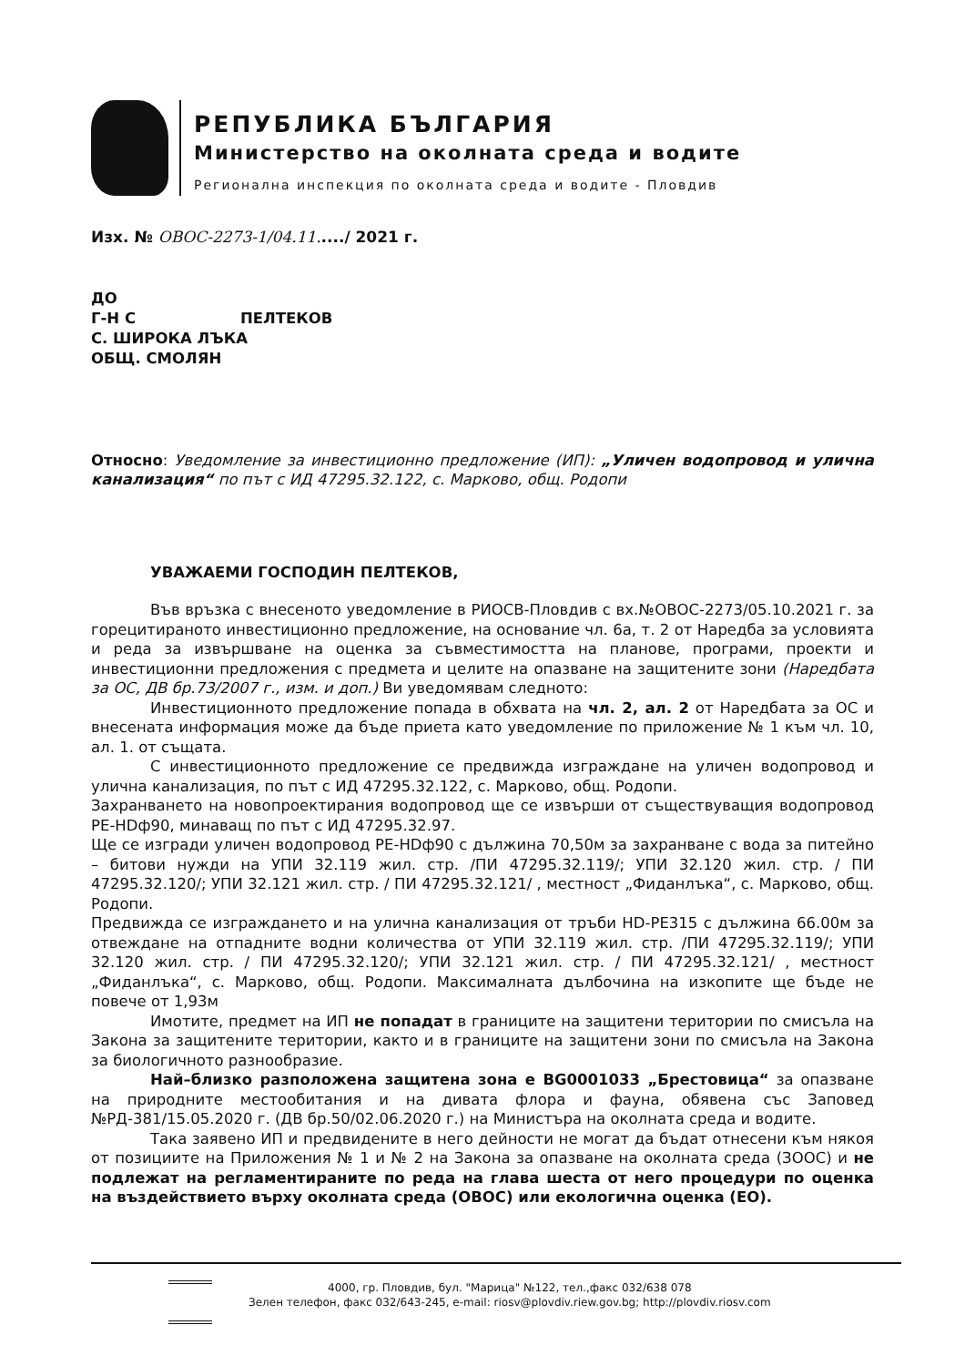РЕПУБЛИКА БЪЛГАРИЯ
Министерство на околната среда и водите
Регионална инспекция по околната среда и водите - Пловдив
Изх. № ОВОС-2273-1/04.11...../ 2021 г.
ДО
Г-Н С ПЕЛТЕКОВ
С. ШИРОКА ЛЪКА
ОБЩ. СМОЛЯН
Относно: Уведомление за инвестиционно предложение (ИП): „Уличен водопровод и улична канализация“ по път с ИД 47295.32.122, с. Марково, общ. Родопи
УВАЖАЕМИ ГОСПОДИН ПЕЛТЕКОВ,
Във връзка с внесеното уведомление в РИОСВ-Пловдив с вх.№ОВОС-2273/05.10.2021 г. за горецитираното инвестиционно предложение, на основание чл. 6а, т. 2 от Наредба за условията и реда за извършване на оценка за съвместимостта на планове, програми, проекти и инвестиционни предложения с предмета и целите на опазване на защитените зони (Наредбата за ОС, ДВ бр.73/2007 г., изм. и доп.) Ви уведомявам следното:
Инвестиционното предложение попада в обхвата на чл. 2, ал. 2 от Наредбата за ОС и внесената информация може да бъде приета като уведомление по приложение № 1 към чл. 10, ал. 1. от същата.
С инвестиционното предложение се предвижда изграждане на уличен водопровод и улична канализация, по път с ИД 47295.32.122, с. Марково, общ. Родопи.
Захранването на новопроектирания водопровод ще се извърши от съществуващия водопровод PE-HDф90, минаващ по път с ИД 47295.32.97.
Ще се изгради уличен водопровод PE-HDф90 с дължина 70,50м за захранване с вода за питейно – битови нужди на УПИ 32.119 жил. стр. /ПИ 47295.32.119/; УПИ 32.120 жил. стр. / ПИ 47295.32.120/; УПИ 32.121 жил. стр. / ПИ 47295.32.121/ , местност „Фиданлъка“, с. Марково, общ. Родопи.
Предвижда се изграждането и на улична канализация от тръби HD-PE315 с дължина 66.00м за отвеждане на отпадните водни количества от УПИ 32.119 жил. стр. /ПИ 47295.32.119/; УПИ 32.120 жил. стр. / ПИ 47295.32.120/; УПИ 32.121 жил. стр. / ПИ 47295.32.121/ , местност „Фиданлъка“, с. Марково, общ. Родопи. Максималната дълбочина на изкопите ще бъде не повече от 1,93м
Имотите, предмет на ИП не попадат в границите на защитени територии по смисъла на Закона за защитените територии, както и в границите на защитени зони по смисъла на Закона за биологичното разнообразие.
Най–близко разположена защитена зона е BG0001033 „Брестовица“ за опазване на природните местообитания и на дивата флора и фауна, обявена със Заповед №РД-381/15.05.2020 г. (ДВ бр.50/02.06.2020 г.) на Министъра на околната среда и водите.
Така заявено ИП и предвидените в него дейности не могат да бъдат отнесени към някоя от позициите на Приложения № 1 и № 2 на Закона за опазване на околната среда (ЗООС) и не подлежат на регламентираните по реда на глава шеста от него процедури по оценка на въздействието върху околната среда (ОВОС) или екологична оценка (ЕО).
4000, гр. Пловдив, бул. "Марица" №122, тел.,факс 032/638 078
Зелен телефон, факс 032/643-245, e-mail: riosv@plovdiv.riew.gov.bg; http://plovdiv.riosv.com